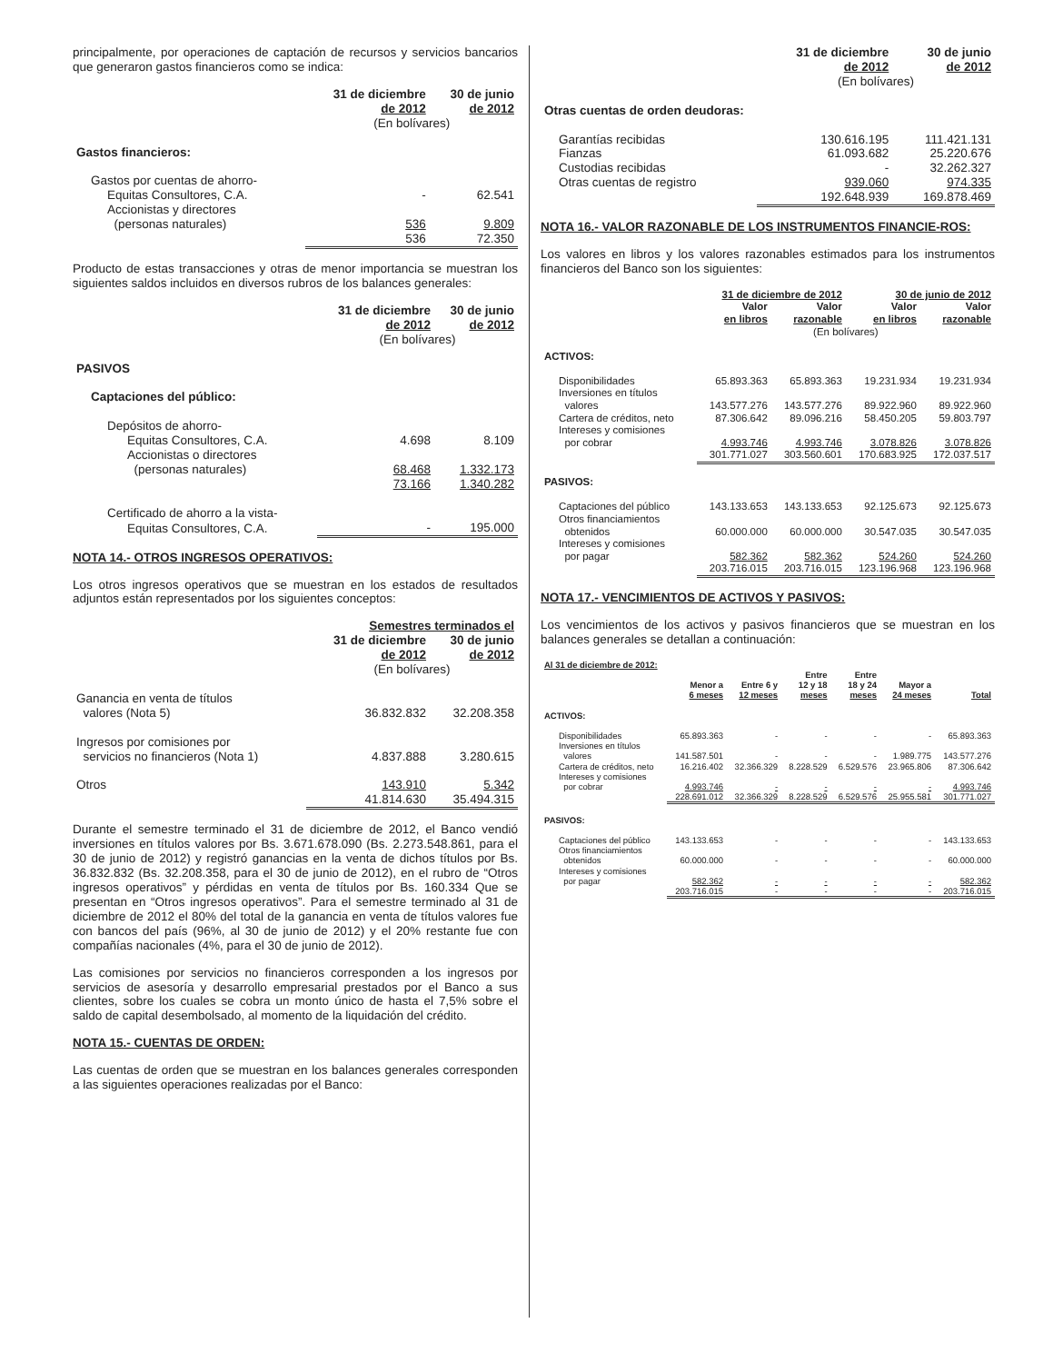principalmente, por operaciones de captación de recursos y servicios bancarios que generaron gastos financieros como se indica:
| | 31 de diciembre de 2012 | 30 de junio de 2012 |
| --- | --- | --- |
| | (En bolívares) | |
| Gastos financieros: | | |
| Gastos por cuentas de ahorro- | | |
| Equitas Consultores, C.A. | - | 62.541 |
| Accionistas y directores (personas naturales) | 536 | 9.809 |
| | 536 | 72.350 |
Producto de estas transacciones y otras de menor importancia se muestran los siguientes saldos incluidos en diversos rubros de los balances generales:
| | 31 de diciembre de 2012 | 30 de junio de 2012 |
| --- | --- | --- |
| | (En bolívares) | |
| PASIVOS | | |
| Captaciones del público: | | |
| Depósitos de ahorro- | | |
| Equitas Consultores, C.A. | 4.698 | 8.109 |
| Accionistas o directores (personas naturales) | 68.468 | 1.332.173 |
| | 73.166 | 1.340.282 |
| Certificado de ahorro a la vista- | | |
| Equitas Consultores, C.A. | - | 195.000 |
NOTA 14.- OTROS INGRESOS OPERATIVOS:
Los otros ingresos operativos que se muestran en los estados de resultados adjuntos están representados por los siguientes conceptos:
| | Semestres terminados el | |
| --- | --- | --- |
| | 31 de diciembre de 2012 | 30 de junio de 2012 |
| | (En bolívares) | |
| Ganancia en venta de títulos valores (Nota 5) | 36.832.832 | 32.208.358 |
| Ingresos por comisiones por servicios no financieros (Nota 1) | 4.837.888 | 3.280.615 |
| Otros | 143.910 | 5.342 |
| | 41.814.630 | 35.494.315 |
Durante el semestre terminado el 31 de diciembre de 2012, el Banco vendió inversiones en títulos valores por Bs. 3.671.678.090 (Bs. 2.273.548.861, para el 30 de junio de 2012) y registró ganancias en la venta de dichos títulos por Bs. 36.832.832 (Bs. 32.208.358, para el 30 de junio de 2012), en el rubro de “Otros ingresos operativos” y pérdidas en venta de títulos por Bs. 160.334 Que se presentan en “Otros ingresos operativos”. Para el semestre terminado al 31 de diciembre de 2012 el 80% del total de la ganancia en venta de títulos valores fue con bancos del país (96%, al 30 de junio de 2012) y el 20% restante fue con compañías nacionales (4%, para el 30 de junio de 2012).
Las comisiones por servicios no financieros corresponden a los ingresos por servicios de asesoría y desarrollo empresarial prestados por el Banco a sus clientes, sobre los cuales se cobra un monto único de hasta el 7,5% sobre el saldo de capital desembolsado, al momento de la liquidación del crédito.
NOTA 15.- CUENTAS DE ORDEN:
Las cuentas de orden que se muestran en los balances generales corresponden a las siguientes operaciones realizadas por el Banco:
| | 31 de diciembre de 2012 | 30 de junio de 2012 |
| --- | --- | --- |
| | (En bolívares) | |
| Otras cuentas de orden deudoras: | | |
| Garantías recibidas | 130.616.195 | 111.421.131 |
| Fianzas | 61.093.682 | 25.220.676 |
| Custodias recibidas | - | 32.262.327 |
| Otras cuentas de registro | 939.060 | 974.335 |
| | 192.648.939 | 169.878.469 |
NOTA 16.- VALOR RAZONABLE DE LOS INSTRUMENTOS FINANCIE-ROS:
Los valores en libros y los valores razonables estimados para los instrumentos financieros del Banco son los siguientes:
| | 31 de diciembre de 2012 | | 30 de junio de 2012 | |
| --- | --- | --- | --- | --- |
| | Valor en libros | Valor razonable | Valor en libros | Valor razonable |
| | (En bolívares) | | | |
| ACTIVOS: | | | | |
| Disponibilidades | 65.893.363 | 65.893.363 | 19.231.934 | 19.231.934 |
| Inversiones en títulos valores | 143.577.276 | 143.577.276 | 89.922.960 | 89.922.960 |
| Cartera de créditos, neto | 87.306.642 | 89.096.216 | 58.450.205 | 59.803.797 |
| Intereses y comisiones por cobrar | 4.993.746 | 4.993.746 | 3.078.826 | 3.078.826 |
| | 301.771.027 | 303.560.601 | 170.683.925 | 172.037.517 |
| PASIVOS: | | | | |
| Captaciones del público | 143.133.653 | 143.133.653 | 92.125.673 | 92.125.673 |
| Otros financiamientos obtenidos | 60.000.000 | 60.000.000 | 30.547.035 | 30.547.035 |
| Intereses y comisiones por pagar | 582.362 | 582.362 | 524.260 | 524.260 |
| | 203.716.015 | 203.716.015 | 123.196.968 | 123.196.968 |
NOTA 17.- VENCIMIENTOS DE ACTIVOS Y PASIVOS:
Los vencimientos de los activos y pasivos financieros que se muestran en los balances generales se detallan a continuación:
| Al 31 de diciembre de 2012: | | | | | | |
| | Menor a 6 meses | Entre 6 y 12 meses | Entre 12 y 18 meses | Entre 18 y 24 meses | Mayor a 24 meses | Total |
| ACTIVOS: | | | | | | |
| Disponibilidades | 65.893.363 | - | - | - | - | 65.893.363 |
| Inversiones en títulos valores | 141.587.501 | - | - | - | 1.989.775 | 143.577.276 |
| Cartera de créditos, neto | 16.216.402 | 32.366.329 | 8.228.529 | 6.529.576 | 23.965.806 | 87.306.642 |
| Intereses y comisiones por cobrar | 4.993.746 | - | - | - | - | 4.993.746 |
| | 228.691.012 | 32.366.329 | 8.228.529 | 6.529.576 | 25.955.581 | 301.771.027 |
| PASIVOS: | | | | | | |
| Captaciones del público | 143.133.653 | - | - | - | - | 143.133.653 |
| Otros financiamientos obtenidos | 60.000.000 | - | - | - | - | 60.000.000 |
| Intereses y comisiones por pagar | 582.362 | - | - | - | - | 582.362 |
| | 203.716.015 | - | - | - | - | 203.716.015 |